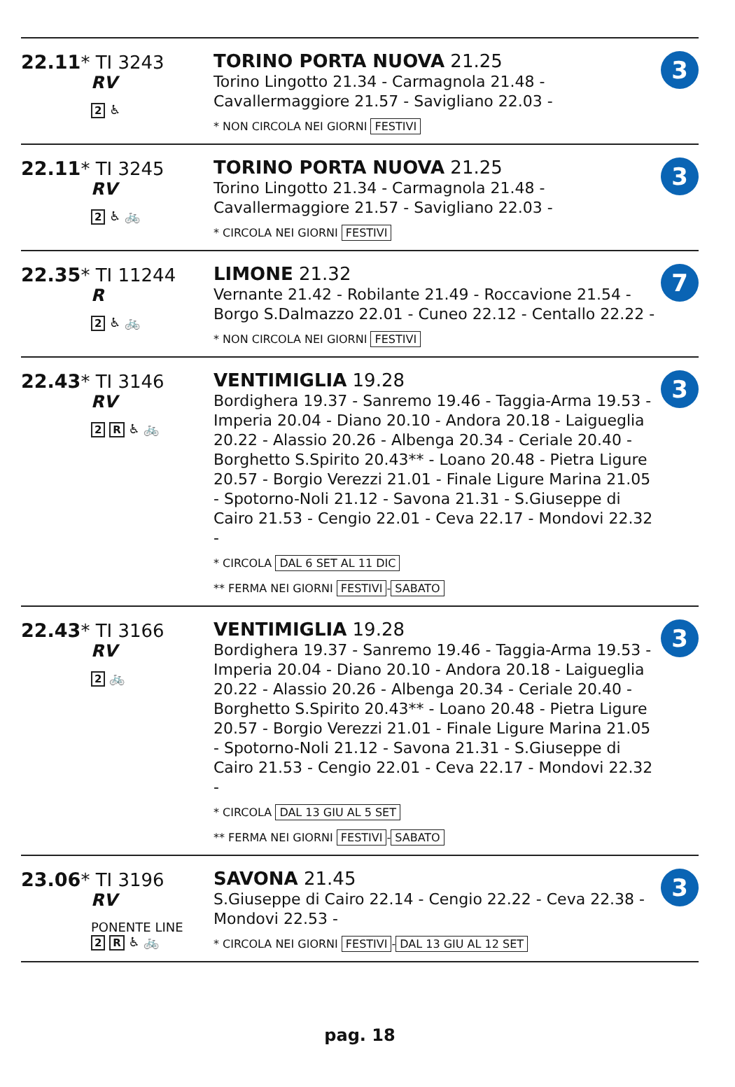| 22.11 * TI 3243 RV 2 ♿ | TORINO PORTA NUOVA 21.25 Torino Lingotto 21.34 - Carmagnola 21.48 - Cavallermaggiore 21.57 - Savigliano 22.03 - * NON CIRCOLA NEI GIORNI FESTIVI | 3 |
| 22.11 * TI 3245 RV 2 ♿ 🚲 | TORINO PORTA NUOVA 21.25 Torino Lingotto 21.34 - Carmagnola 21.48 - Cavallermaggiore 21.57 - Savigliano 22.03 - * CIRCOLA NEI GIORNI FESTIVI | 3 |
| 22.35 * TI 11244 R 2 ♿ 🚲 | LIMONE 21.32 Vernante 21.42 - Robilante 21.49 - Roccavione 21.54 - Borgo S.Dalmazzo 22.01 - Cuneo 22.12 - Centallo 22.22 - * NON CIRCOLA NEI GIORNI FESTIVI | 7 |
| 22.43 * TI 3146 RV 2 R ♿ 🚲 | VENTIMIGLIA 19.28 Bordighera 19.37 - Sanremo 19.46 - Taggia-Arma 19.53 - Imperia 20.04 - Diano 20.10 - Andora 20.18 - Laigueglia 20.22 - Alassio 20.26 - Albenga 20.34 - Ceriale 20.40 - Borghetto S.Spirito 20.43** - Loano 20.48 - Pietra Ligure 20.57 - Borgio Verezzi 21.01 - Finale Ligure Marina 21.05 - Spotorno-Noli 21.12 - Savona 21.31 - S.Giuseppe di Cairo 21.53 - Cengio 22.01 - Ceva 22.17 - Mondovi 22.32 - * CIRCOLA DAL 6 SET AL 11 DIC ** FERMA NEI GIORNI FESTIVI - SABATO | 3 |
| 22.43 * TI 3166 RV 2 🚲 | VENTIMIGLIA 19.28 Bordighera 19.37 - Sanremo 19.46 - Taggia-Arma 19.53 - Imperia 20.04 - Diano 20.10 - Andora 20.18 - Laigueglia 20.22 - Alassio 20.26 - Albenga 20.34 - Ceriale 20.40 - Borghetto S.Spirito 20.43** - Loano 20.48 - Pietra Ligure 20.57 - Borgio Verezzi 21.01 - Finale Ligure Marina 21.05 - Spotorno-Noli 21.12 - Savona 21.31 - S.Giuseppe di Cairo 21.53 - Cengio 22.01 - Ceva 22.17 - Mondovi 22.32 - * CIRCOLA DAL 13 GIU AL 5 SET ** FERMA NEI GIORNI FESTIVI - SABATO | 3 |
| 23.06 * TI 3196 RV PONENTE LINE 2 R ♿ 🚲 | SAVONA 21.45 S.Giuseppe di Cairo 22.14 - Cengio 22.22 - Ceva 22.38 - Mondovi 22.53 - * CIRCOLA NEI GIORNI FESTIVI - DAL 13 GIU AL 12 SET | 3 |
pag. 18